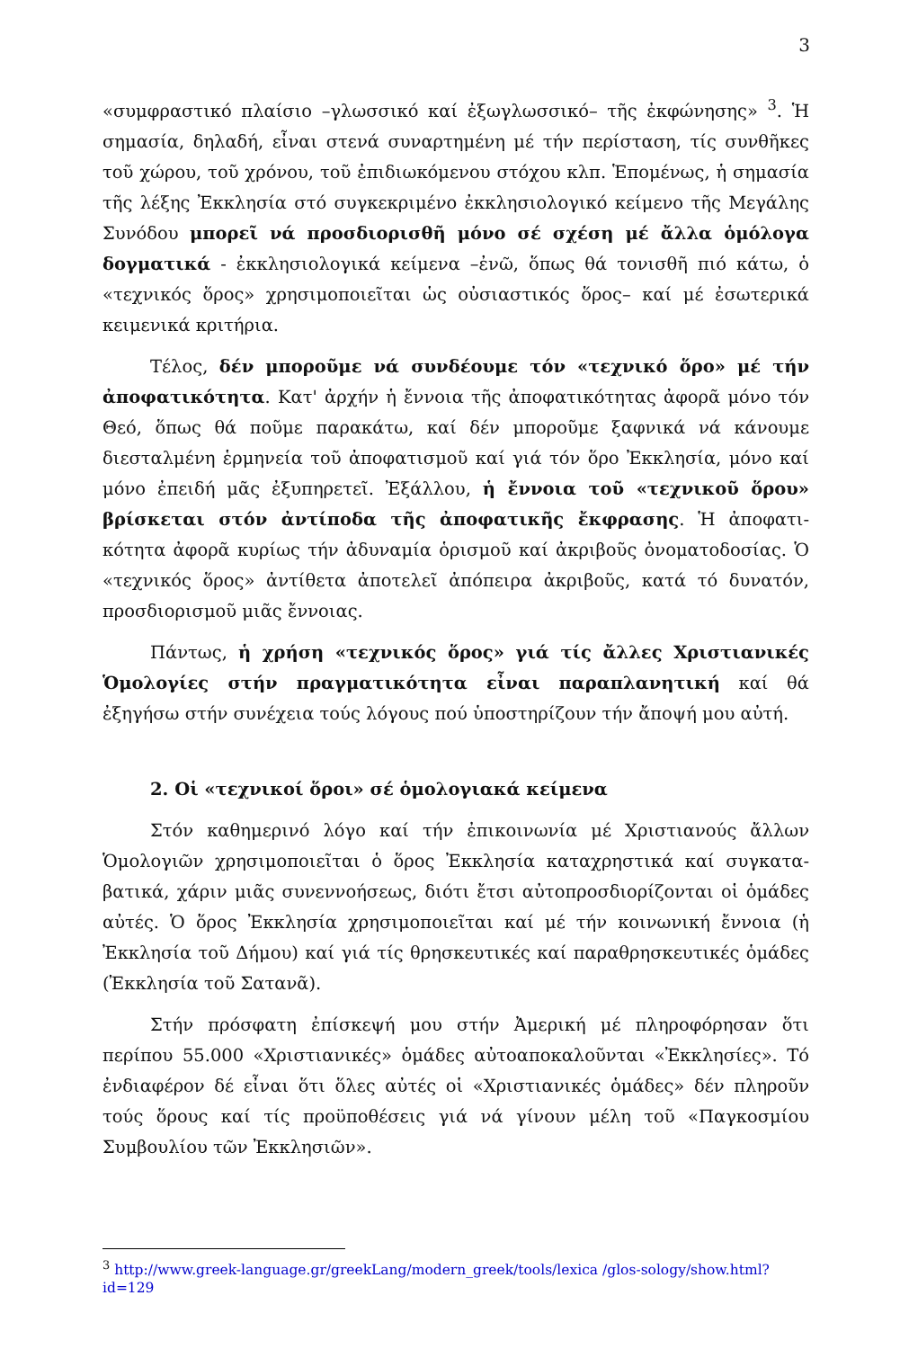3
«συμφραστικό πλαίσιο –γλωσσικό καί ἐξωγλωσσικό– τῆς ἐκφώνησης» <sup>3</sup>. Ἡ σημασία, δηλαδή, εἶναι στενά συναρτημένη μέ τήν περίσταση, τίς συνθῆκες τοῦ χώρου, τοῦ χρόνου, τοῦ ἐπιδιωκόμενου στόχου κλπ. Ἑπομένως, ἡ σημασία τῆς λέξης Ἐκκλησία στό συγκεκριμένο ἐκκλησιολογικό κείμενο τῆς Μεγάλης Συνόδου μπορεῖ νά προσδιορισθῆ μόνο σέ σχέση μέ ἄλλα ὁμόλογα δογματικά - ἐκκλησιολογικά κείμενα –ἐνῶ, ὅπως θά τονισθῆ πιό κάτω, ὁ «τεχνικός ὅρος» χρησιμοποιεῖται ὡς οὐσιαστικός ὅρος– καί μέ ἐσωτερικά κειμενικά κριτήρια.
Τέλος, δέν μποροῦμε νά συνδέουμε τόν «τεχνικό ὅρο» μέ τήν ἀποφατικότητα. Κατ' ἀρχήν ἡ ἔννοια τῆς ἀποφατικότητας ἀφορᾶ μόνο τόν Θεό, ὅπως θά ποῦμε παρακάτω, καί δέν μποροῦμε ξαφνικά νά κάνουμε διεσταλμένη ἑρμηνεία τοῦ ἀποφατισμοῦ καί γιά τόν ὅρο Ἐκκλησία, μόνο καί μόνο ἐπειδή μᾶς ἐξυπηρετεῖ. Ἐξάλλου, ἡ ἔννοια τοῦ «τεχνικοῦ ὅρου» βρίσκεται στόν ἀντίποδα τῆς ἀποφατικῆς ἔκφρασης. Ἡ ἀποφατι-κότητα ἀφορᾶ κυρίως τήν ἀδυναμία ὁρισμοῦ καί ἀκριβοῦς ὀνοματοδοσίας. Ὁ «τεχνικός ὅρος» ἀντίθετα ἀποτελεῖ ἀπόπειρα ἀκριβοῦς, κατά τό δυνατόν, προσδιορισμοῦ μιᾶς ἔννοιας.
Πάντως, ἡ χρήση «τεχνικός ὅρος» γιά τίς ἄλλες Χριστιανικές Ὁμολογίες στήν πραγματικότητα εἶναι παραπλανητική καί θά ἐξηγήσω στήν συνέχεια τούς λόγους πού ὑποστηρίζουν τήν ἄποψή μου αὐτή.
2. Οἱ «τεχνικοί ὅροι» σέ ὁμολογιακά κείμενα
Στόν καθημερινό λόγο καί τήν ἐπικοινωνία μέ Χριστιανούς ἄλλων Ὁμολογιῶν χρησιμοποιεῖται ὁ ὅρος Ἐκκλησία καταχρηστικά καί συγκατα-βατικά, χάριν μιᾶς συνεννοήσεως, διότι ἔτσι αὐτοπροσδιορίζονται οἱ ὁμάδες αὐτές. Ὁ ὅρος Ἐκκλησία χρησιμοποιεῖται καί μέ τήν κοινωνική ἔννοια (ἡ Ἐκκλησία τοῦ Δήμου) καί γιά τίς θρησκευτικές καί παραθρησκευτικές ὁμάδες (Ἐκκλησία τοῦ Σατανᾶ).
Στήν πρόσφατη ἐπίσκεψή μου στήν Ἀμερική μέ πληροφόρησαν ὅτι περίπου 55.000 «Χριστιανικές» ὁμάδες αὐτοαποκαλοῦνται «Ἐκκλησίες». Τό ἐνδιαφέρον δέ εἶναι ὅτι ὅλες αὐτές οἱ «Χριστιανικές ὁμάδες» δέν πληροῦν τούς ὅρους καί τίς προϋποθέσεις γιά νά γίνουν μέλη τοῦ «Παγκοσμίου Συμβουλίου τῶν Ἐκκλησιῶν».
<sup>3</sup> http://www.greek-language.gr/greekLang/modern_greek/tools/lexica /glos-sology/show.html?id=129